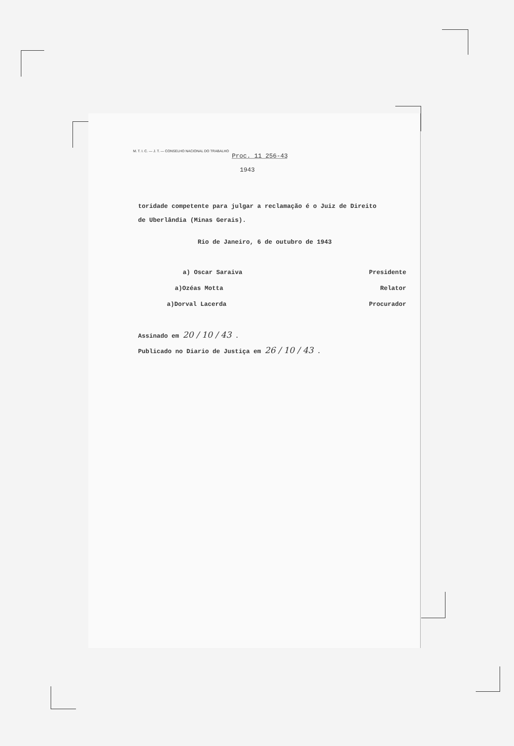M. T. I. C. — J. T. — CONSELHO NACIONAL DO TRABALHO
Proc. 11 256-43
1943
toridade competente para julgar a reclamação é o Juiz de Direito
de Uberlândia (Minas Gerais).
Rio de Janeiro, 6 de outubro de 1943
a) Oscar Saraiva Presidente
a)Ozéas Motta Relator
a)Dorval Lacerda Procurador
Assinado em 20 / 10 / 43 .
Publicado no Diario de Justiça em 26 / 10 / 43 .